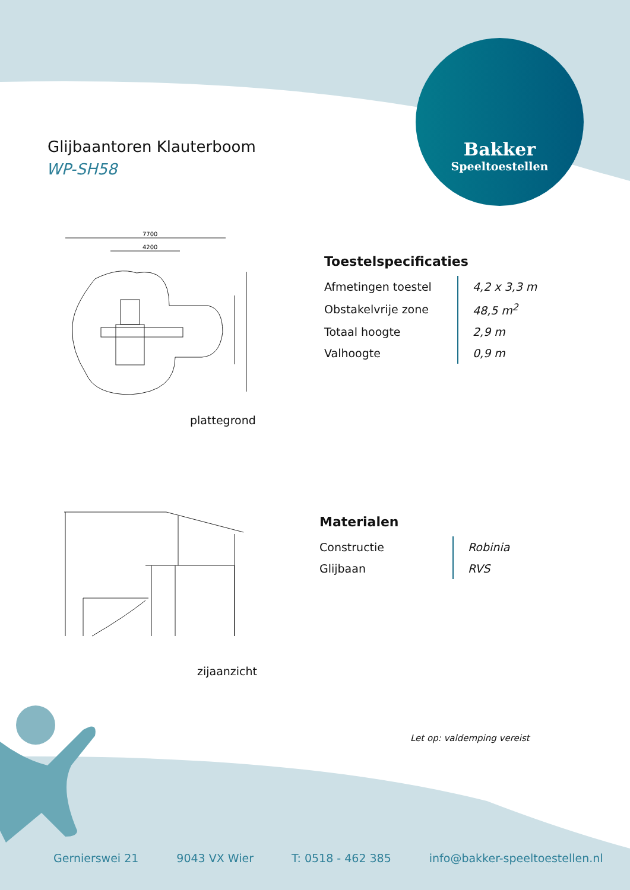7700
4200
Glijbaantoren Klauterboom
WP-SH58
Bakker
Speeltoestellen
Toestelspecificaties
| Afmetingen toestel | 4,2 x 3,3 m |
| Obstakelvrije zone | 48,5 m<sup>2</sup> |
| Totaal hoogte | 2,9 m |
| Valhoogte | 0,9 m |
plattegrond
Materialen
| Constructie | Robinia |
| Glijbaan | RVS |
zijaanzicht
Let op: valdemping vereist
Gernierswei 21 9043 VX Wier T: 0518 - 462 385 info@bakker-speeltoestellen.nl